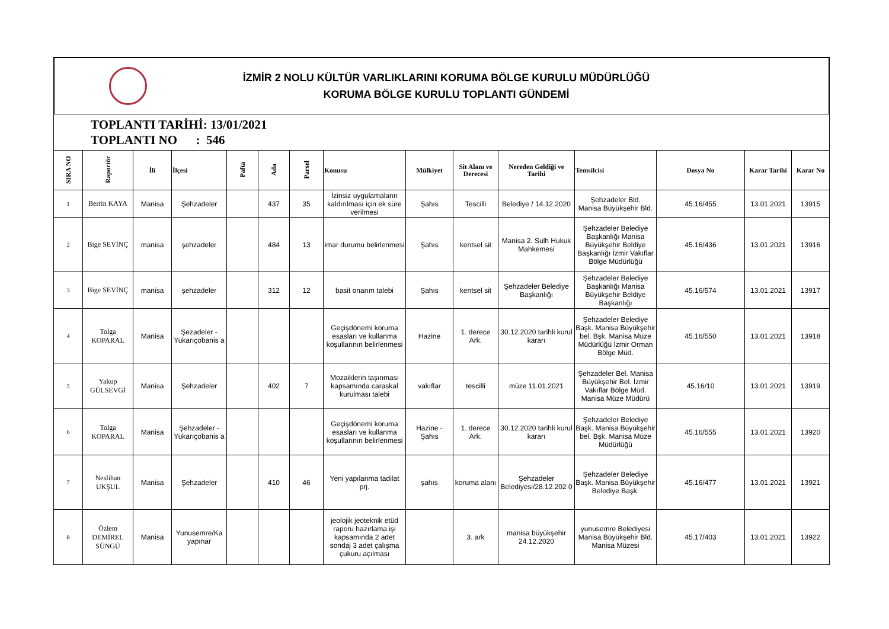İZMİR 2 NOLU KÜLTÜR VARLIKLARINI KORUMA BÖLGE KURULU MÜDÜRLÜĞÜ
KORUMA BÖLGE KURULU TOPLANTI GÜNDEMİ
TOPLANTI TARİHİ: 13/01/2021
TOPLANTI NO : 546
| SIRA NO | Raportör | İli | İlçesi | Pafta | Ada | Parsel | Konusu | Mülkiyet | Sit Alanı ve Derecesi | Nereden Geldiği ve Tarihi | Temsilcisi | Dosya No | Karar Tarihi | Karar No |
| --- | --- | --- | --- | --- | --- | --- | --- | --- | --- | --- | --- | --- | --- | --- |
| 1 | Berrin KAYA | Manisa | Şehzadeler | | 437 | 35 | İzinsiz uygulamaların kaldırılması için ek süre verilmesi | Şahıs | Tescilli | Belediye / 14.12.2020 | Şehzadeler Bld. Manisa Büyükşehir Bld. | 45.16/455 | 13.01.2021 | 13915 |
| 2 | Bige SEVİNÇ | manisa | şehzadeler | | 484 | 13 | imar durumu belirlenmesi | Şahıs | kentsel sit | Manisa 2. Sulh Hukuk Mahkemesi | Şehzadeler Belediye Başkanlığı Manisa Büyükşehir Beldiye Başkanlığı İzmir Vakıflar Bölge Müdürlüğü | 45.16/436 | 13.01.2021 | 13916 |
| 3 | Bige SEVİNÇ | manisa | şehzadeler | | 312 | 12 | basit onarım talebi | Şahıs | kentsel sit | Şehzadeler Belediye Başkanlığı | Şehzadeler Belediye Başkanlığı Manisa Büyükşehir Beldiye Başkanlığı | 45.16/574 | 13.01.2021 | 13917 |
| 4 | Tolga KOPARAL | Manisa | Şezadeler - Yukarıçobanis a | | | | Geçişdönemi koruma esasları ve kullanma koşullarının belirlenmesi | Hazine | 1. derece Ark. | 30.12.2020 tarihli kurul kararı | Şehzadeler Belediye Başk. Manisa Büyükşehir bel. Bşk. Manisa Müze Müdürlüğü İzmir Orman Bölge Müd. | 45.16/550 | 13.01.2021 | 13918 |
| 5 | Yakup GÜLSEVGİ | Manisa | Şehzadeler | | 402 | 7 | Mozaiklerin taşınması kapsamında caraskal kurulması talebi | vakıflar | tescilli | müze 11.01.2021 | Şehzadeler Bel. Manisa Büyükşehir Bel. İzmir Vakıflar Bölge Müd. Manisa Müze Müdürü | 45.16/10 | 13.01.2021 | 13919 |
| 6 | Tolga KOPARAL | Manisa | Şehzadeler - Yukarıçobanis a | | | | Geçişdönemi koruma esasları ve kullanma koşullarının belirlenmesi | Hazine - Şahıs | 1. derece Ark. | 30.12.2020 tarihli kurul kararı | Şehzadeler Belediye Başk. Manisa Büyükşehir bel. Bşk. Manisa Müze Müdürlüğü | 45.16/555 | 13.01.2021 | 13920 |
| 7 | Neslihan UKŞUL | Manisa | Şehzadeler | | 410 | 46 | Yeni yapılanma tadilat prj. | şahıs | koruma alanı | Şehzadeler Belediyesi/28.12.202 0 | Şehzadeler Belediye Başk. Manisa Büyükşehir Belediye Başk. | 45.16/477 | 13.01.2021 | 13921 |
| 8 | Özlem DEMİREL SÜNGÜ | Manisa | Yunusemre/Ka yapınar | | | | jeolojik jeoteknik etüd raporu hazırlama işi kapsamında 2 adet sondaj 3 adet çalışma çukuru açılması | | 3. ark | manisa büyükşehir 24.12.2020 | yunusemre Belediyesi Manisa Büyükşehir Bld. Manisa Müzesi | 45.17/403 | 13.01.2021 | 13922 |